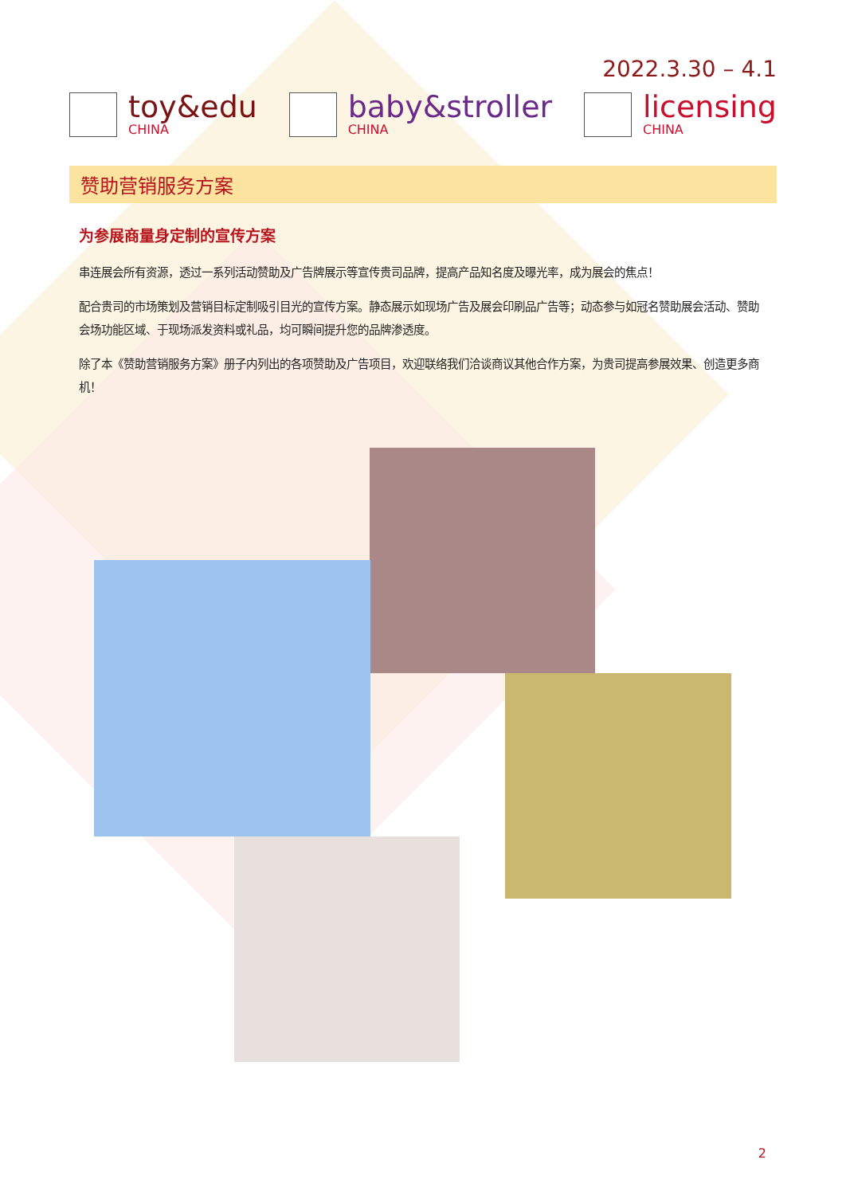2022.3.30 – 4.1
toy&edu
CHINA
baby&stroller
CHINA
licensing
CHINA
赞助营销服务方案
为参展商量身定制的宣传方案
串连展会所有资源，透过一系列活动赞助及广告牌展示等宣传贵司品牌，提高产品知名度及曝光率，成为展会的焦点！
配合贵司的市场策划及营销目标定制吸引目光的宣传方案。静态展示如现场广告及展会印刷品广告等；动态参与如冠名赞助展会活动、赞助会场功能区域、于现场派发资料或礼品，均可瞬间提升您的品牌渗透度。
除了本《赞助营销服务方案》册子内列出的各项赞助及广告项目，欢迎联络我们洽谈商议其他合作方案，为贵司提高参展效果、创造更多商机！
2